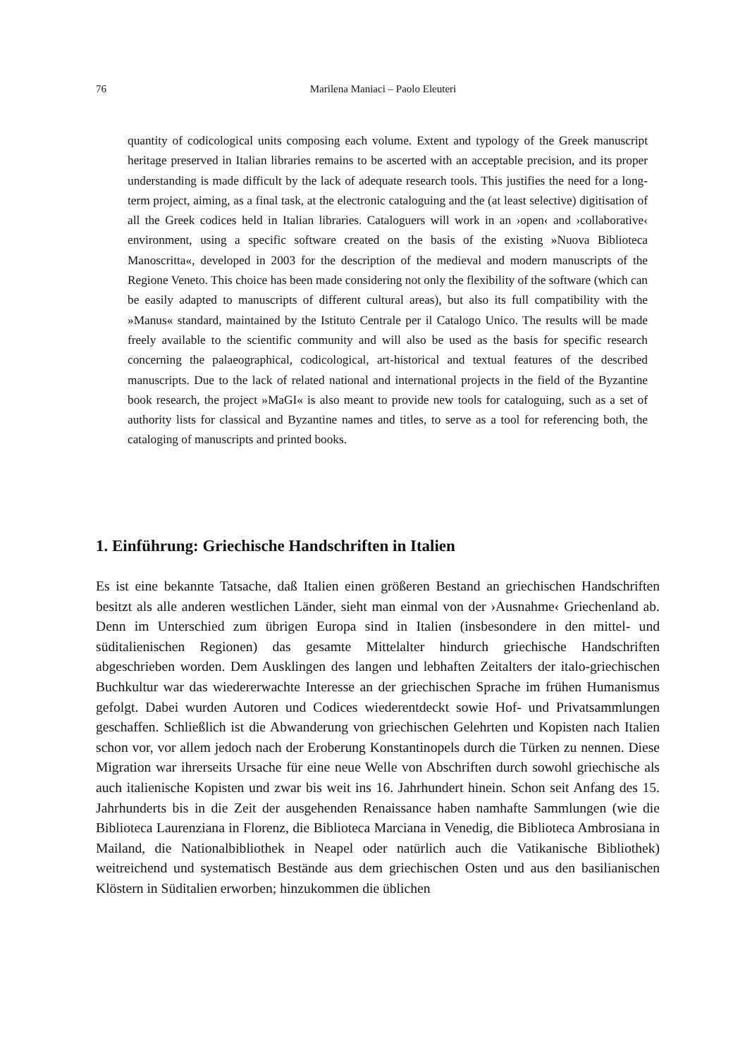76
Marilena Maniaci – Paolo Eleuteri
quantity of codicological units composing each volume. Extent and typology of the Greek manuscript heritage preserved in Italian libraries remains to be ascerted with an acceptable precision, and its proper understanding is made difficult by the lack of adequate research tools. This justifies the need for a long-term project, aiming, as a final task, at the electronic cataloguing and the (at least selective) digitisation of all the Greek codices held in Italian libraries. Cataloguers will work in an ›open‹ and ›collaborative‹ environment, using a specific software created on the basis of the existing »Nuova Biblioteca Manoscritta«, developed in 2003 for the description of the medieval and modern manuscripts of the Regione Veneto. This choice has been made considering not only the flexibility of the software (which can be easily adapted to manuscripts of different cultural areas), but also its full compatibility with the »Manus« standard, maintained by the Istituto Centrale per il Catalogo Unico. The results will be made freely available to the scientific community and will also be used as the basis for specific research concerning the palaeographical, codicological, art-historical and textual features of the described manuscripts. Due to the lack of related national and international projects in the field of the Byzantine book research, the project »MaGI« is also meant to provide new tools for cataloguing, such as a set of authority lists for classical and Byzantine names and titles, to serve as a tool for referencing both, the cataloging of manuscripts and printed books.
1. Einführung: Griechische Handschriften in Italien
Es ist eine bekannte Tatsache, daß Italien einen größeren Bestand an griechischen Handschriften besitzt als alle anderen westlichen Länder, sieht man einmal von der ›Ausnahme‹ Griechenland ab. Denn im Unterschied zum übrigen Europa sind in Italien (insbesondere in den mittel- und süditalienischen Regionen) das gesamte Mittelalter hindurch griechische Handschriften abgeschrieben worden. Dem Ausklingen des langen und lebhaften Zeitalters der italo-griechischen Buchkultur war das wiedererwachte Interesse an der griechischen Sprache im frühen Humanismus gefolgt. Dabei wurden Autoren und Codices wiederentdeckt sowie Hof- und Privatsammlungen geschaffen. Schließlich ist die Abwanderung von griechischen Gelehrten und Kopisten nach Italien schon vor, vor allem jedoch nach der Eroberung Konstantinopels durch die Türken zu nennen. Diese Migration war ihrerseits Ursache für eine neue Welle von Abschriften durch sowohl griechische als auch italienische Kopisten und zwar bis weit ins 16. Jahrhundert hinein. Schon seit Anfang des 15. Jahrhunderts bis in die Zeit der ausgehenden Renaissance haben namhafte Sammlungen (wie die Biblioteca Laurenziana in Florenz, die Biblioteca Marciana in Venedig, die Biblioteca Ambrosiana in Mailand, die Nationalbibliothek in Neapel oder natürlich auch die Vatikanische Bibliothek) weitreichend und systematisch Bestände aus dem griechischen Osten und aus den basilianischen Klöstern in Süditalien erworben; hinzukommen die üblichen